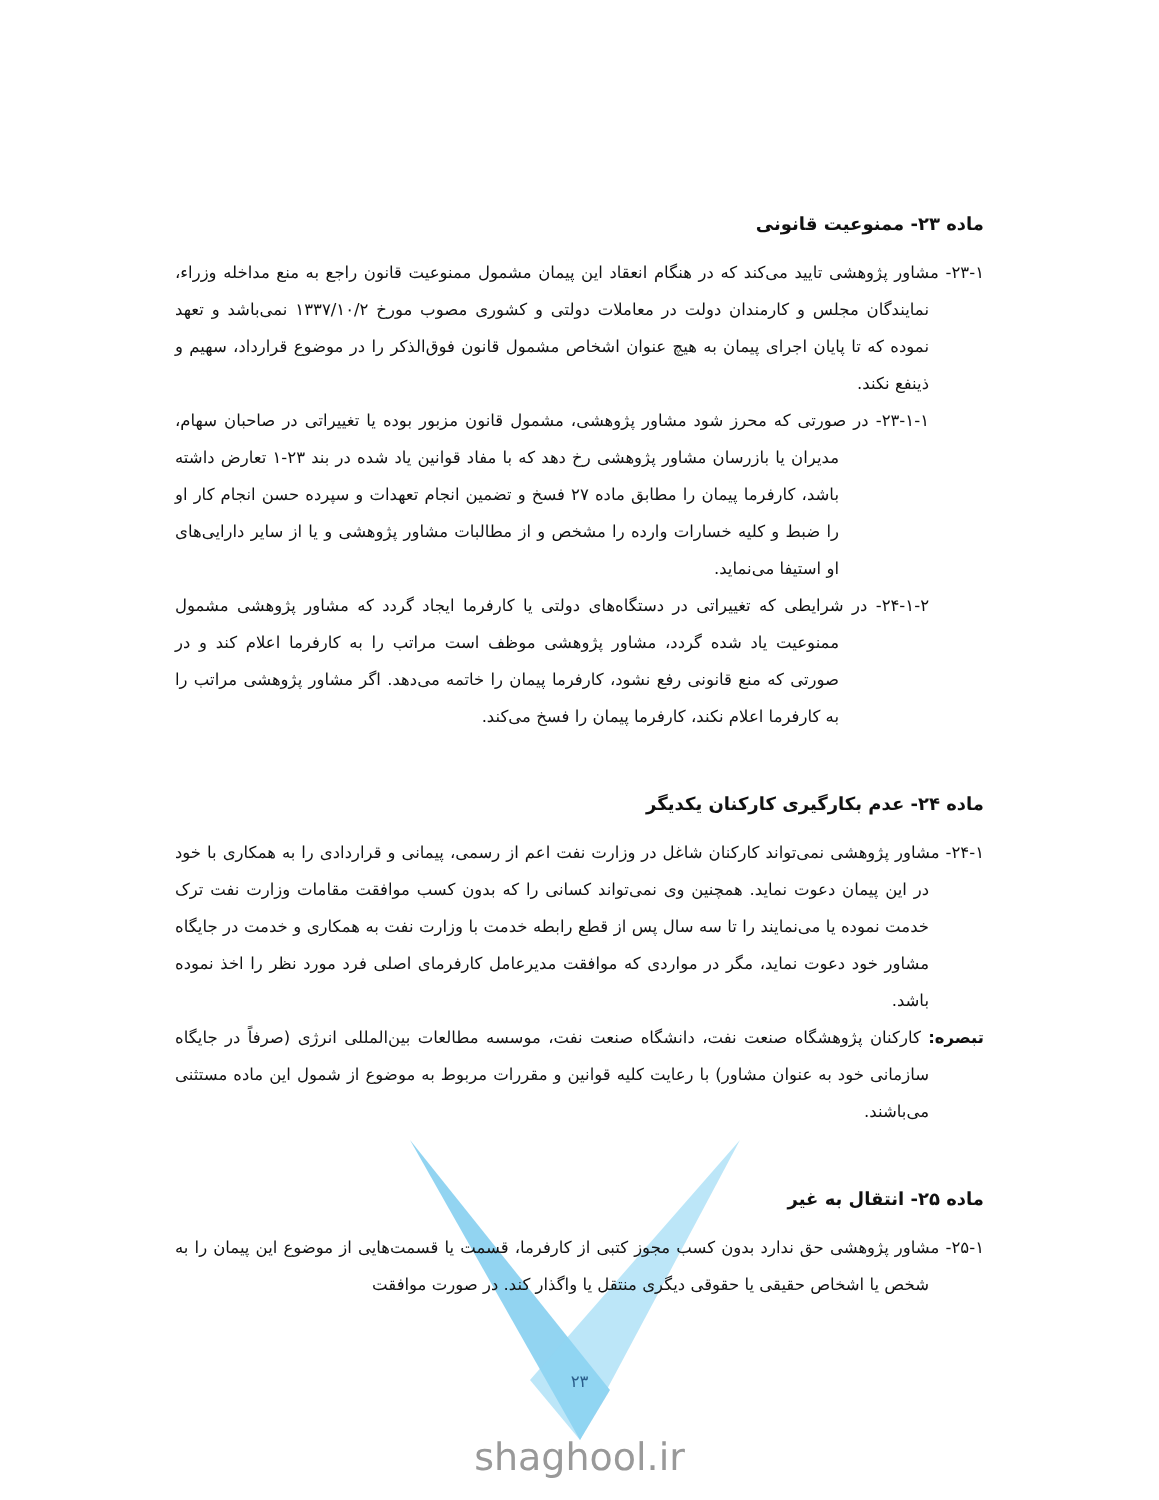ماده ۲۳- ممنوعیت قانونی
۲۳-۱- مشاور پژوهشی تایید می‌کند که در هنگام انعقاد این پیمان مشمول ممنوعیت قانون راجع به منع مداخله وزراء، نمایندگان مجلس و کارمندان دولت در معاملات دولتی و کشوری مصوب مورخ ۱۳۳۷/۱۰/۲ نمی‌باشد و تعهد نموده که تا پایان اجرای پیمان به هیچ عنوان اشخاص مشمول قانون فوق‌الذکر را در موضوع قرارداد، سهیم و ذینفع نکند.
۲۳-۱-۱- در صورتی که محرز شود مشاور پژوهشی، مشمول قانون مزبور بوده یا تغییراتی در صاحبان سهام، مدیران یا بازرسان مشاور پژوهشی رخ دهد که با مفاد قوانین یاد شده در بند ۲۳-۱ تعارض داشته باشد، کارفرما پیمان را مطابق ماده ۲۷ فسخ و تضمین انجام تعهدات و سپرده حسن انجام کار او را ضبط و کلیه خسارات وارده را مشخص و از مطالبات مشاور پژوهشی و یا از سایر دارایی‌های او استیفا می‌نماید.
۲۴-۱-۲- در شرایطی که تغییراتی در دستگاه‌های دولتی یا کارفرما ایجاد گردد که مشاور پژوهشی مشمول ممنوعیت یاد شده گردد، مشاور پژوهشی موظف است مراتب را به کارفرما اعلام کند و در صورتی که منع قانونی رفع نشود، کارفرما پیمان را خاتمه می‌دهد. اگر مشاور پژوهشی مراتب را به کارفرما اعلام نکند، کارفرما پیمان را فسخ می‌کند.
ماده ۲۴- عدم بکارگیری کارکنان یکدیگر
۲۴-۱- مشاور پژوهشی نمی‌تواند کارکنان شاغل در وزارت نفت اعم از رسمی، پیمانی و قراردادی را به همکاری با خود در این پیمان دعوت نماید. همچنین وی نمی‌تواند کسانی را که بدون کسب موافقت مقامات وزارت نفت ترک خدمت نموده یا می‌نمایند را تا سه سال پس از قطع رابطه خدمت با وزارت نفت به همکاری و خدمت در جایگاه مشاور خود دعوت نماید، مگر در مواردی که موافقت مدیرعامل کارفرمای اصلی فرد مورد نظر را اخذ نموده باشد.
تبصره: کارکنان پژوهشگاه صنعت نفت، دانشگاه صنعت نفت، موسسه مطالعات بین‌المللی انرژی (صرفاً در جایگاه سازمانی خود به عنوان مشاور) با رعایت کلیه قوانین و مقررات مربوط به موضوع از شمول این ماده مستثنی می‌باشند.
ماده ۲۵- انتقال به غیر
۲۵-۱- مشاور پژوهشی حق ندارد بدون کسب مجوز کتبی از کارفرما، قسمت یا قسمت‌هایی از موضوع این پیمان را به شخص یا اشخاص حقیقی یا حقوقی دیگری منتقل یا واگذار کند. در صورت موافقت
۲۳
shaghool.ir